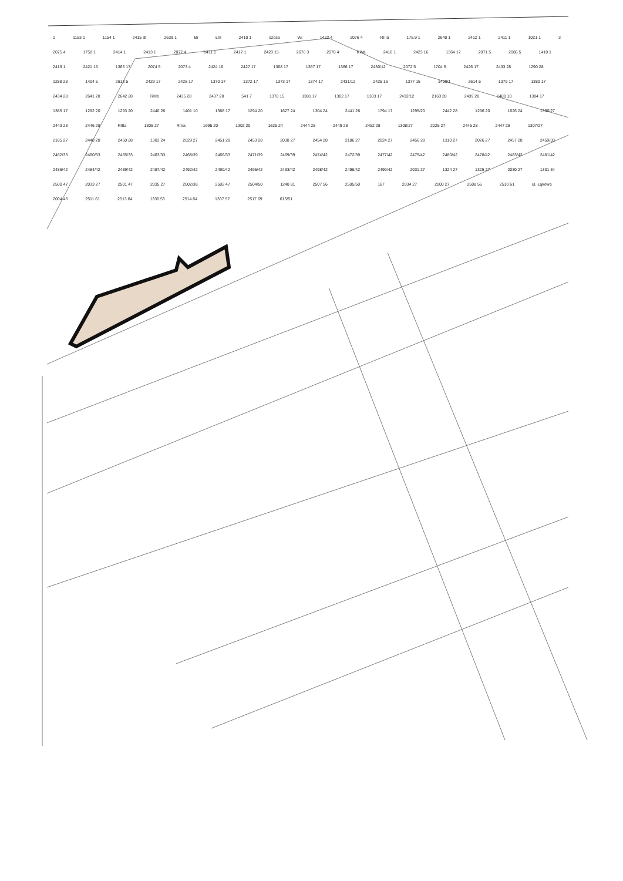1 1153 1 1154 1 2415 dr 2639 1 Bi ŁIII 2410 1 szosa Wi 1422 4 2076 4 RIIIa 175.9 1 2640 1 2412 1 2411 1 1021 1 3 2075 4 1758 1 2414 1 2413 1 2077 4 1411 1 2417 1 2420 15 2676 3 2078 4 RIVa 2418 1 2423 16 1364 17 2071 5 2086 5 1410 1 2419 1 2421 15 1365 17 2074 5 2073 4 2424 16 2427 17 1368 17 1367 17 1366 17 2430/12 2072 5 1704 5 2426 17 2433 28 1290 28 1288 28 1404 5 2613 5 2429 17 2428 17 1370 17 1372 17 1373 17 1374 17 2431/12 2425 16 1377 15 1409/1 2614 5 1379 17 1380 17 2434 28 2641 28 2642 28 RIIIb 2435 28 2437 28 541 7 1378 15 1381 17 1382 17 1383 17 2432/12 2163 28 2439 28 1400 10 1384 17 1385 17 1292 20 1293 20 2440 28 1401 10 1388 17 1294 20 1627 24 1304 24 2441 28 1794 17 1295/20 2442 28 1296 20 1626 24 1306/27 2443 28 2446 28 RIIIa 1305 27 RIVa 1995 20 1302 20 1625 24 2444 28 2449 28 2452 28 1308/27 2025 27 2445 28 2447 28 1307/27 2185 27 2448 28 2450 28 1303 24 2029 27 2451 28 2453 28 2038 27 2454 28 2186 27 2024 27 2456 28 1310 27 2026 27 2457 28 2459/33 2462/33 2460/33 2465/33 2463/33 2468/39 2466/33 2471/39 2469/39 2474/42 2472/39 2477/42 2475/42 2480/42 2478/42 2483/42 2481/42 2486/42 2484/42 2489/42 2487/42 2492/42 2490/42 2495/42 2493/42 2498/42 2496/42 2499/42 2031 27 1324 27 1325 27 2030 27 1331 34 2500 47 2033 27 2501 47 2035 27 2002/38 2502 47 2504/50 1240 81 2507 56 2505/50 167 2034 27 2000 27 2508 56 2510 61 ul. Łąkowa 2004 46 2511 61 2513 64 1336 53 2514 64 1337 57 2517 69 615/51